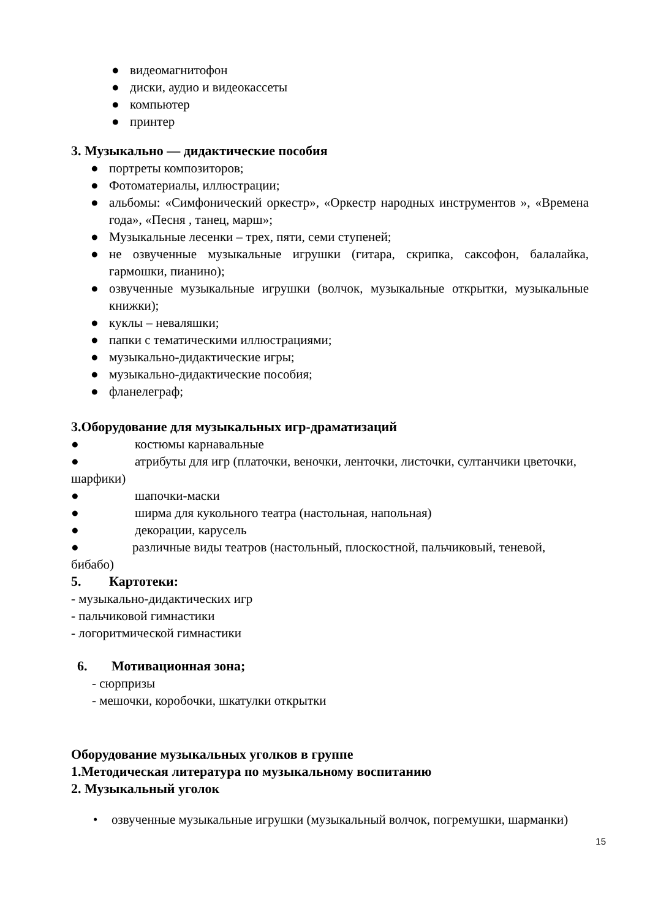● видеомагнитофон
● диски, аудио и видеокассеты
● компьютер
● принтер
3. Музыкально — дидактические пособия
● портреты композиторов;
● Фотоматериалы, иллюстрации;
● альбомы: «Симфонический оркестр», «Оркестр народных инструментов », «Времена года», «Песня , танец, марш»;
● Музыкальные лесенки – трех, пяти, семи ступеней;
● не озвученные музыкальные игрушки (гитара, скрипка, саксофон, балалайка, гармошки, пианино);
● озвученные музыкальные игрушки (волчок, музыкальные открытки, музыкальные книжки);
● куклы – неваляшки;
● папки с тематическими иллюстрациями;
● музыкально-дидактические игры;
● музыкально-дидактические пособия;
● фланелеграф;
3.Оборудование для музыкальных игр-драматизаций
● костюмы карнавальные
● атрибуты для игр (платочки, веночки, ленточки, листочки, султанчики цветочки, шарфики)
● шапочки-маски
● ширма для кукольного театра (настольная, напольная)
● декорации, карусель
● различные виды театров (настольный, плоскостной, пальчиковый, теневой, бибабо)
5. Картотеки:
- музыкально-дидактических игр
- пальчиковой гимнастики
- логоритмической гимнастики
6. Мотивационная зона;
- сюрпризы
- мешочки, коробочки, шкатулки открытки
Оборудование музыкальных уголков в группе
1.Методическая литература по музыкальному воспитанию
2. Музыкальный уголок
• озвученные музыкальные игрушки (музыкальный волчок, погремушки, шарманки)
15